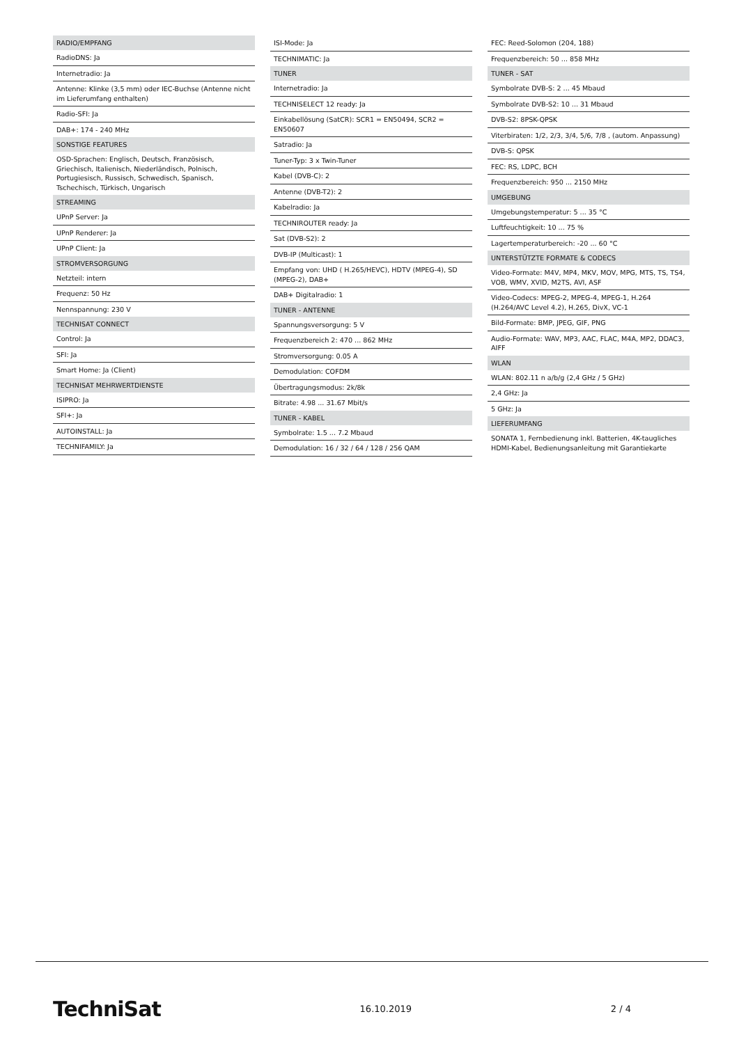RADIO/EMPFANG
RadioDNS: Ja
Internetradio: Ja
Antenne: Klinke (3,5 mm) oder IEC-Buchse (Antenne nicht im Lieferumfang enthalten)
Radio-SFI: Ja
DAB+: 174 - 240 MHz
SONSTIGE FEATURES
OSD-Sprachen: Englisch, Deutsch, Französisch, Griechisch, Italienisch, Niederländisch, Polnisch, Portugiesisch, Russisch, Schwedisch, Spanisch, Tschechisch, Türkisch, Ungarisch
STREAMING
UPnP Server: Ja
UPnP Renderer: Ja
UPnP Client: Ja
STROMVERSORGUNG
Netzteil: intern
Frequenz: 50 Hz
Nennspannung: 230 V
TECHNISAT CONNECT
Control: Ja
SFI: Ja
Smart Home: Ja (Client)
TECHNISAT MEHRWERTDIENSTE
ISIPRO: Ja
SFI+: Ja
AUTOINSTALL: Ja
TECHNIFAMILY: Ja
ISI-Mode: Ja
TECHNIMATIC: Ja
TUNER
Internetradio: Ja
TECHNISELECT 12 ready: Ja
Einkabellösung (SatCR): SCR1 = EN50494, SCR2 = EN50607
Satradio: Ja
Tuner-Typ: 3 x Twin-Tuner
Kabel (DVB-C): 2
Antenne (DVB-T2): 2
Kabelradio: Ja
TECHNIROUTER ready: Ja
Sat (DVB-S2): 2
DVB-IP (Multicast): 1
Empfang von: UHD ( H.265/HEVC), HDTV (MPEG-4), SD (MPEG-2), DAB+
DAB+ Digitalradio: 1
TUNER - ANTENNE
Spannungsversorgung: 5 V
Frequenzbereich 2: 470 ... 862 MHz
Stromversorgung: 0.05 A
Demodulation: COFDM
Übertragungsmodus: 2k/8k
Bitrate: 4.98 ... 31.67 Mbit/s
TUNER - KABEL
Symbolrate: 1.5 ... 7.2 Mbaud
Demodulation: 16 / 32 / 64 / 128 / 256 QAM
FEC: Reed-Solomon (204, 188)
Frequenzbereich: 50 ... 858 MHz
TUNER - SAT
Symbolrate DVB-S: 2 ... 45 Mbaud
Symbolrate DVB-S2: 10 ... 31 Mbaud
DVB-S2: 8PSK-QPSK
Viterbiraten: 1/2, 2/3, 3/4, 5/6, 7/8 , (autom. Anpassung)
DVB-S: QPSK
FEC: RS, LDPC, BCH
Frequenzbereich: 950 ... 2150 MHz
UMGEBUNG
Umgebungstemperatur: 5 ... 35 °C
Luftfeuchtigkeit: 10 ... 75 %
Lagertemperaturbereich: -20 ... 60 °C
UNTERSTÜTZTE FORMATE & CODECS
Video-Formate: M4V, MP4, MKV, MOV, MPG, MTS, TS, TS4, VOB, WMV, XVID, M2TS, AVI, ASF
Video-Codecs: MPEG-2, MPEG-4, MPEG-1, H.264 (H.264/AVC Level 4.2), H.265, DivX, VC-1
Bild-Formate: BMP, JPEG, GIF, PNG
Audio-Formate: WAV, MP3, AAC, FLAC, M4A, MP2, DDAC3, AIFF
WLAN
WLAN: 802.11 n a/b/g (2,4 GHz / 5 GHz)
2,4 GHz: Ja
5 GHz: Ja
LIEFERUMFANG
SONATA 1, Fernbedienung inkl. Batterien, 4K-taugliches HDMI-Kabel, Bedienungsanleitung mit Garantiekarte
TechniSat 16.10.2019 2 / 4